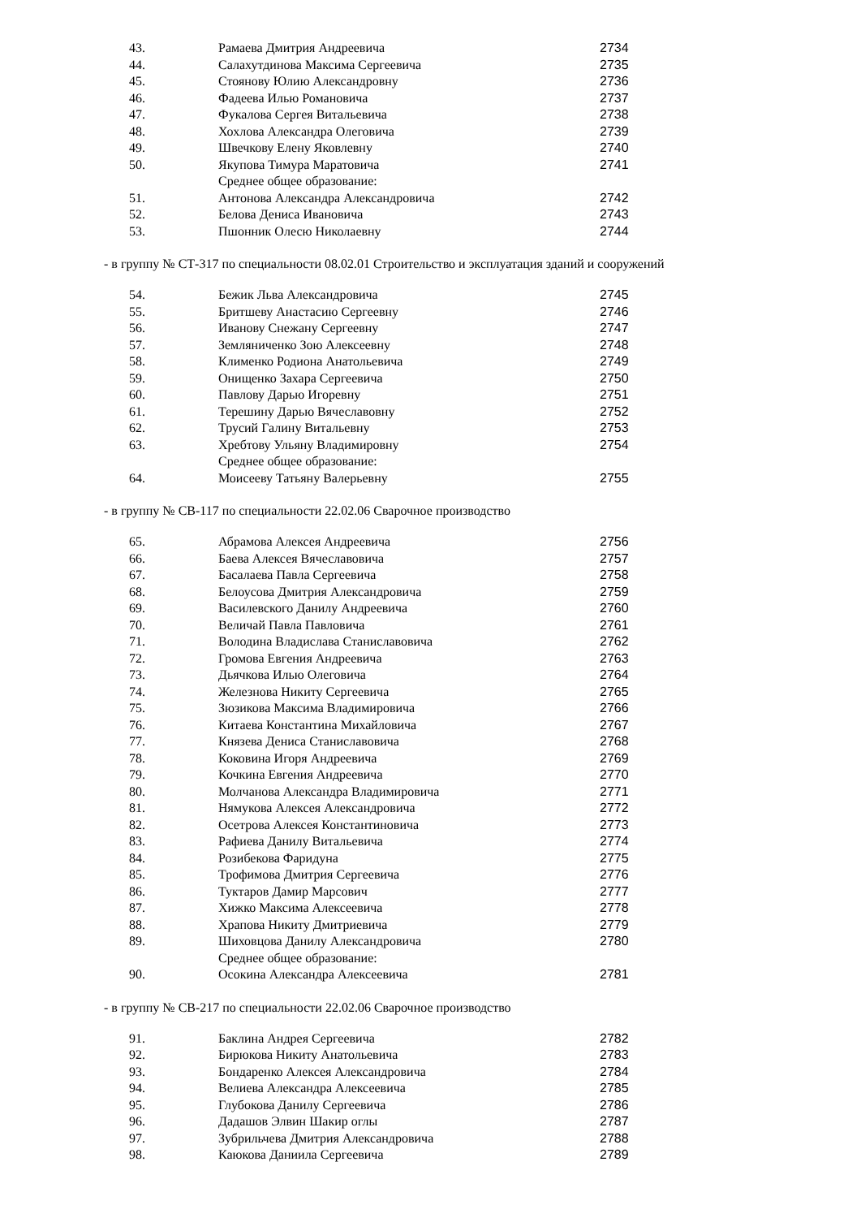| 43. | Рамаева Дмитрия Андреевича | 2734 |
| 44. | Салахутдинова Максима Сергеевича | 2735 |
| 45. | Стоянову Юлию Александровну | 2736 |
| 46. | Фадеева Илью Романовича | 2737 |
| 47. | Фукалова Сергея Витальевича | 2738 |
| 48. | Хохлова Александра Олеговича | 2739 |
| 49. | Швечкову Елену Яковлевну | 2740 |
| 50. | Якупова Тимура Маратовича | 2741 |
| | Среднее общее образование: | |
| 51. | Антонова Александра Александровича | 2742 |
| 52. | Белова Дениса Ивановича | 2743 |
| 53. | Пшонник Олесю Николаевну | 2744 |
- в группу № СТ-317 по специальности 08.02.01 Строительство и эксплуатация зданий и сооружений
| 54. | Бежик Льва Александровича | 2745 |
| 55. | Бритшеву Анастасию Сергеевну | 2746 |
| 56. | Иванову Снежану Сергеевну | 2747 |
| 57. | Земляниченко Зою Алексеевну | 2748 |
| 58. | Клименко Родиона Анатольевича | 2749 |
| 59. | Онищенко Захара Сергеевича | 2750 |
| 60. | Павлову Дарью Игоревну | 2751 |
| 61. | Терешину Дарью Вячеславовну | 2752 |
| 62. | Трусий Галину Витальевну | 2753 |
| 63. | Хребтову Ульяну Владимировну | 2754 |
| | Среднее общее образование: | |
| 64. | Моисееву Татьяну Валерьевну | 2755 |
- в группу № СВ-117 по специальности 22.02.06 Сварочное производство
| 65. | Абрамова Алексея Андреевича | 2756 |
| 66. | Баева Алексея Вячеславовича | 2757 |
| 67. | Басалаева Павла Сергеевича | 2758 |
| 68. | Белоусова Дмитрия Александровича | 2759 |
| 69. | Василевского Данилу Андреевича | 2760 |
| 70. | Величай Павла Павловича | 2761 |
| 71. | Володина Владислава Станиславовича | 2762 |
| 72. | Громова Евгения Андреевича | 2763 |
| 73. | Дьячкова Илью Олеговича | 2764 |
| 74. | Железнова Никиту Сергеевича | 2765 |
| 75. | Зюзикова Максима Владимировича | 2766 |
| 76. | Китаева Константина Михайловича | 2767 |
| 77. | Князева Дениса Станиславовича | 2768 |
| 78. | Коковина Игоря Андреевича | 2769 |
| 79. | Кочкина Евгения Андреевича | 2770 |
| 80. | Молчанова Александра Владимировича | 2771 |
| 81. | Нямукова Алексея Александровича | 2772 |
| 82. | Осетрова Алексея Константиновича | 2773 |
| 83. | Рафиева Данилу Витальевича | 2774 |
| 84. | Розибекова Фаридуна | 2775 |
| 85. | Трофимова Дмитрия Сергеевича | 2776 |
| 86. | Туктаров Дамир Марсович | 2777 |
| 87. | Хижко Максима Алексеевича | 2778 |
| 88. | Храпова Никиту Дмитриевича | 2779 |
| 89. | Шиховцова Данилу Александровича | 2780 |
| | Среднее общее образование: | |
| 90. | Осокина Александра Алексеевича | 2781 |
- в группу № СВ-217 по специальности 22.02.06 Сварочное производство
| 91. | Баклина Андрея Сергеевича | 2782 |
| 92. | Бирюкова Никиту Анатольевича | 2783 |
| 93. | Бондаренко Алексея Александровича | 2784 |
| 94. | Велиева Александра Алексеевича | 2785 |
| 95. | Глубокова Данилу Сергеевича | 2786 |
| 96. | Дадашов Элвин Шакир оглы | 2787 |
| 97. | Зубрильчева Дмитрия Александровича | 2788 |
| 98. | Каюкова Даниила Сергеевича | 2789 |